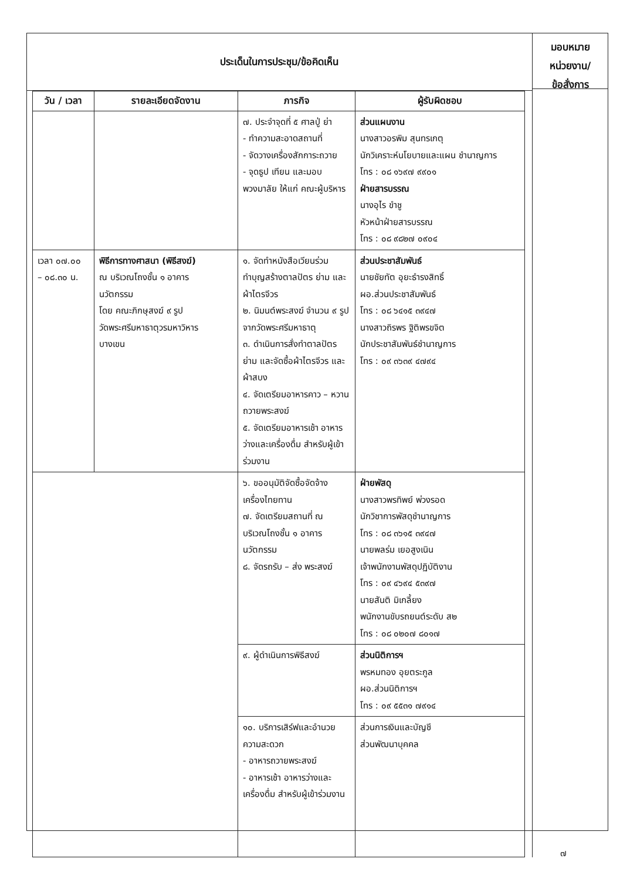ประเด็นในการประชุม/ข้อคิดเห็น
| วัน / เวลา | รายละเอียดจัดงาน | ภารกิจ | ผู้รับผิดชอบ |
| --- | --- | --- | --- |
| | | ๗. ประจำจุดที่ ๕ ศาลปู่ ย่า - ทำความสะอาดสถานที่ - จัดวางเครื่องสักการะถวาย - จุดธูป เทียน และมอบ พวงมาลัย ให้แก่ คณะผู้บริหาร | ส่วนแผนงาน นางสาวอรพิม สุนทรเกตุ นักวิเคราะห์นโยบายและแผน ชำนาญการ โทร : ๐๘ ๑๖๙๗ ๙๙๐๑ ฝ่ายสารบรรณ นางอุไร ขำชู หัวหน้าฝ่ายสารบรรณ โทร : ๐๘ ๙๘๒๗ ๐๙๐๔ |
| เวลา ๐๗.๐๐ – ๐๘.๓๐ น. | พิธีการทางศาสนา (พิธีสงฆ์) ณ บริเวณโถงชั้น ๑ อาคาร นวัตกรรม โดย คณะภิกษุสงฆ์ ๙ รูป วัดพระศรีมหาธาตุวรมหาวิหาร บางเขน | ๑. จัดทำหนังสือเวียนร่วม ทำบุญสร้างตาลปัตร ย่าม และผ้าไตรจีวร ๒. นิมนต์พระสงฆ์ จำนวน ๙ รูป จากวัดพระศรีมหาธาตุ ๓. ดำเนินการสั่งทำตาลปัตร ย่าม และจัดซื้อผ้าไตรจีวร และผ้าสบง ๔. จัดเตรียมอาหารคาว – หวาน ถวายพระสงฆ์ ๕. จัดเตรียมอาหารเช้า อาหารว่างและเครื่องดื่ม สำหรับผู้เข้าร่วมงาน | ส่วนประชาสัมพันธ์ นายชัยทัต อุยะธำรงสิทธิ์ ผอ.ส่วนประชาสัมพันธ์ โทร : ๐๘ ๖๔๑๕ ๓๙๔๗ นางสาวถิรพร ฐิติพรขจิต นักประชาสัมพันธ์ชำนาญการ โทร : ๐๙ ๓๖๓๙ ๔๗๙๔ |
| | | ๖. ขออนุมัติจัดซื้อจัดจ้าง เครื่องไทยทาน ๗. จัดเตรียมสถานที่ ณ บริเวณโถงชั้น ๑ อาคาร นวัตกรรม ๘. จัดรถรับ – ส่ง พระสงฆ์ | ฝ่ายพัสดุ นางสาวพรทิพย์ พ่วงรอด นักวิชาการพัสดุชำนาญการ โทร : ๐๘ ๓๖๑๕ ๓๙๔๗ นายพลร่ม เยอสูงเนิน เจ้าพนักงานพัสดุปฏิบัติงาน โทร : ๐๙ ๔๖๙๔ ๕๓๙๗ นายสันติ มิเกลี้ยง พนักงานขับรถยนต์ระดับ ส๒ โทร : ๐๘ ๐๒๐๗ ๘๐๑๗ |
| | | ๙. ผู้ดำเนินการพิธีสงฆ์ | ส่วนนิติการฯ พรหมทอง อุยตระกูล ผอ.ส่วนนิติการฯ โทร : ๐๙ ๕๕๓๑ ๗๙๑๔ |
| | | ๑๐. บริการเสิร์ฟและอำนวยความสะดวก - อาหารถวายพระสงฆ์ - อาหารเช้า อาหารว่างและเครื่องดื่ม สำหรับผู้เข้าร่วมงาน | ส่วนการเงินและบัญชี ส่วนพัฒนาบุคคล |
มอบหมาย
หน่วยงาน/
ข้อสั่งการ
๗